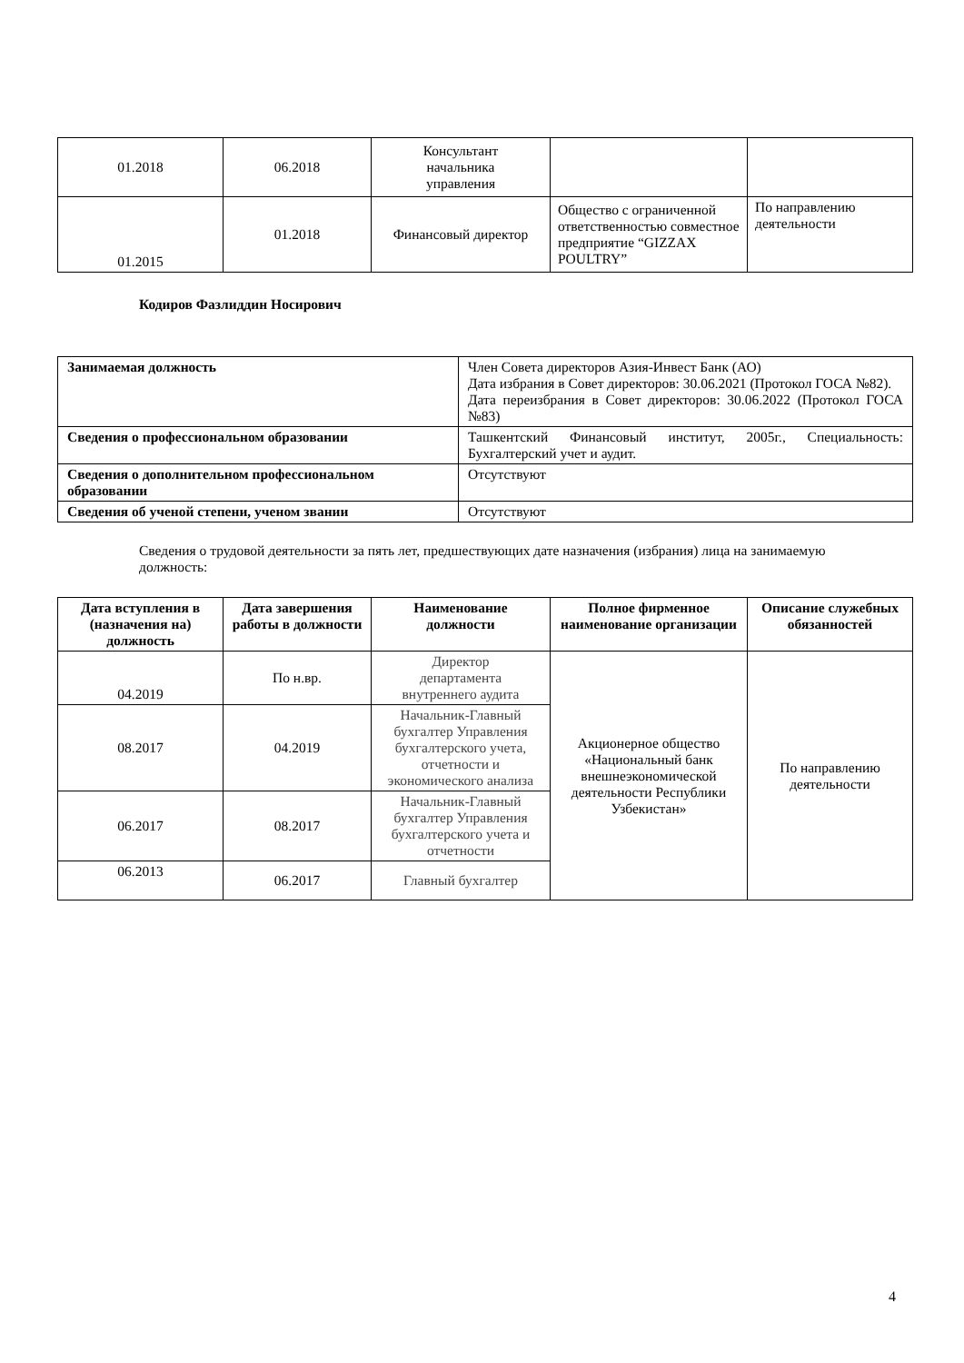| 01.2018 | 06.2018 | Консультант начальника управления | | |
| 01.2015 | 01.2018 | Финансовый директор | Общество с ограниченной ответственностью совместное предприятие “GIZZAX POULTRY” | По направлению деятельности |
Кодиров Фазлиддин Носирович
| Занимаемая должность | Член Совета директоров Азия-Инвест Банк (АО) Дата избрания в Совет директоров: 30.06.2021 (Протокол ГОСА №82). Дата переизбрания в Совет директоров: 30.06.2022 (Протокол ГОСА №83) |
| Сведения о профессиональном образовании | Ташкентский Финансовый институт, 2005г., Специальность: Бухгалтерский учет и аудит. |
| Сведения о дополнительном профессиональном образовании | Отсутствуют |
| Сведения об ученой степени, ученом звании | Отсутствуют |
Сведения о трудовой деятельности за пять лет, предшествующих дате назначения (избрания) лица на занимаемую должность:
| Дата вступления в (назначения на) должность | Дата завершения работы в должности | Наименование должности | Полное фирменное наименование организации | Описание служебных обязанностей |
| --- | --- | --- | --- | --- |
| 04.2019 | По н.вр. | Директор департамента внутреннего аудита | Акционерное общество «Национальный банк внешнеэкономической деятельности Республики Узбекистан» | По направлению деятельности |
| 08.2017 | 04.2019 | Начальник-Главный бухгалтер Управления бухгалтерского учета, отчетности и экономического анализа | | |
| 06.2017 | 08.2017 | Начальник-Главный бухгалтер Управления бухгалтерского учета и отчетности | | |
| 06.2013 | 06.2017 | Главный бухгалтер | | |
4